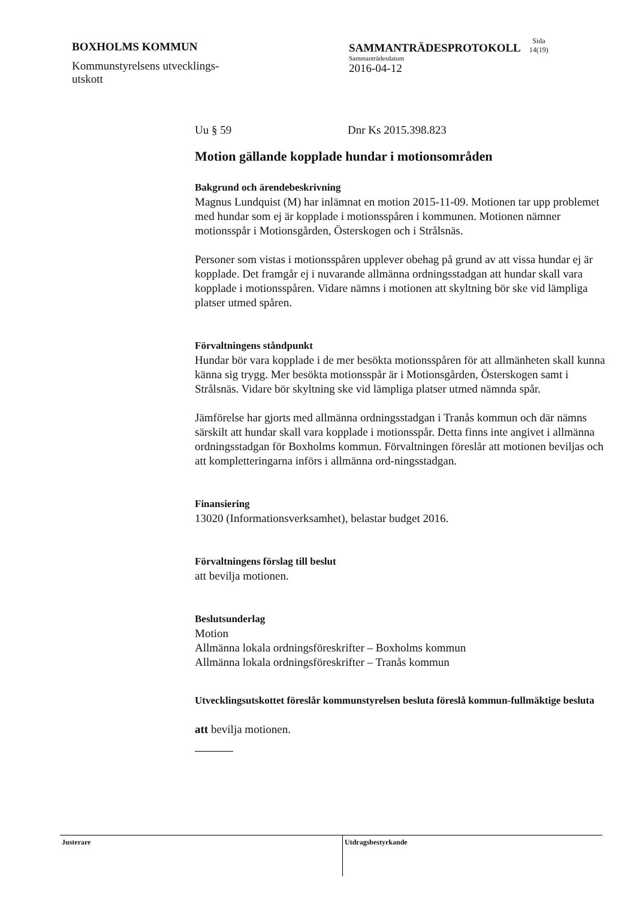BOXHOLMS KOMMUN
Kommunstyrelsens utvecklings-
utskott
SAMMANTRÄDESPROTOKOLL Sida
14(19)
Sammanträdesdatum
2016-04-12
Uu § 59 Dnr Ks 2015.398.823
Motion gällande kopplade hundar i motionsområden
Bakgrund och ärendebeskrivning
Magnus Lundquist (M) har inlämnat en motion 2015-11-09. Motionen tar upp problemet med hundar som ej är kopplade i motionsspåren i kommunen. Motionen nämner motionsspår i Motionsgården, Österskogen och i Strålsnäs.
Personer som vistas i motionsspåren upplever obehag på grund av att vissa hundar ej är kopplade. Det framgår ej i nuvarande allmänna ordningsstadgan att hundar skall vara kopplade i motionsspåren. Vidare nämns i motionen att skyltning bör ske vid lämpliga platser utmed spåren.
Förvaltningens ståndpunkt
Hundar bör vara kopplade i de mer besökta motionsspåren för att allmänheten skall kunna känna sig trygg. Mer besökta motionsspår är i Motionsgården, Österskogen samt i Strålsnäs. Vidare bör skyltning ske vid lämpliga platser utmed nämnda spår.
Jämförelse har gjorts med allmänna ordningsstadgan i Tranås kommun och där nämns särskilt att hundar skall vara kopplade i motionsspår. Detta finns inte angivet i allmänna ordningsstadgan för Boxholms kommun. Förvaltningen föreslår att motionen beviljas och att kompletteringarna införs i allmänna ord-ningsstadgan.
Finansiering
13020 (Informationsverksamhet), belastar budget 2016.
Förvaltningens förslag till beslut
att bevilja motionen.
Beslutsunderlag
Motion
Allmänna lokala ordningsföreskrifter – Boxholms kommun
Allmänna lokala ordningsföreskrifter – Tranås kommun
Utvecklingsutskottet föreslår kommunstyrelsen besluta föreslå kommun-fullmäktige besluta
att bevilja motionen.
Justerare
Utdragsbestyrkande